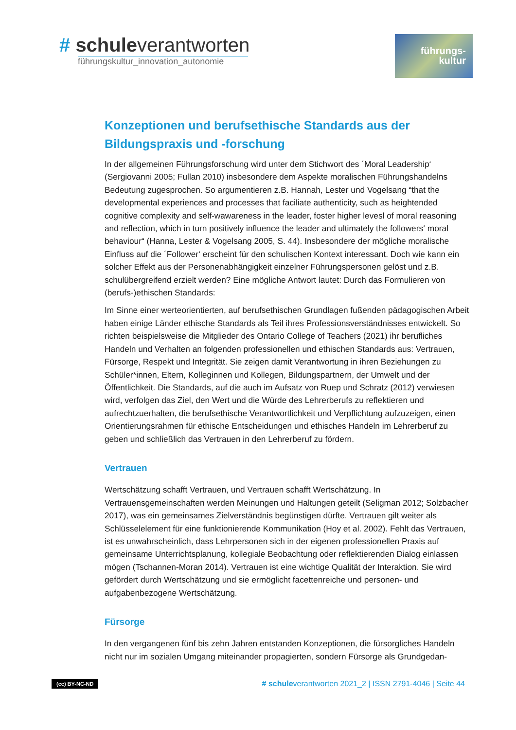# schule verantworten
führungskultur_innovation_autonomie
führungs-
kultur
Konzeptionen und berufsethische Standards aus der Bildungspraxis und -forschung
In der allgemeinen Führungsforschung wird unter dem Stichwort des ´Moral Leadership‘ (Sergiovanni 2005; Fullan 2010) insbesondere dem Aspekte moralischen Führungshandelns Bedeutung zugesprochen. So argumentieren z.B. Hannah, Lester und Vogelsang “that the developmental experiences and processes that faciliate authenticity, such as heightended cognitive complexity and self-wawareness in the leader, foster higher levesl of moral reasoning and reflection, which in turn positively influence the leader and ultimately the followers‘ moral behaviour“ (Hanna, Lester & Vogelsang 2005, S. 44). Insbesondere der mögliche moralische Einfluss auf die ´Follower‘ erscheint für den schulischen Kontext interessant. Doch wie kann ein solcher Effekt aus der Personenabhängigkeit einzelner Führungspersonen gelöst und z.B. schulübergreifend erzielt werden? Eine mögliche Antwort lautet: Durch das Formulieren von (berufs-)ethischen Standards:
Im Sinne einer werteorientierten, auf berufsethischen Grundlagen fußenden pädagogischen Arbeit haben einige Länder ethische Standards als Teil ihres Professionsverständnisses entwickelt. So richten beispielsweise die Mitglieder des Ontario College of Teachers (2021) ihr berufliches Handeln und Verhalten an folgenden professionellen und ethischen Standards aus: Vertrauen, Fürsorge, Respekt und Integrität. Sie zeigen damit Verantwortung in ihren Beziehungen zu Schüler*innen, Eltern, Kolleginnen und Kollegen, Bildungspartnern, der Umwelt und der Öffentlichkeit. Die Standards, auf die auch im Aufsatz von Ruep und Schratz (2012) verwiesen wird, verfolgen das Ziel, den Wert und die Würde des Lehrerberufs zu reflektieren und aufrechtzuerhalten, die berufsethische Verantwortlichkeit und Verpflichtung aufzuzeigen, einen Orientierungsrahmen für ethische Entscheidungen und ethisches Handeln im Lehrerberuf zu geben und schließlich das Vertrauen in den Lehrerberuf zu fördern.
Vertrauen
Wertschätzung schafft Vertrauen, und Vertrauen schafft Wertschätzung. In Vertrauensgemeinschaften werden Meinungen und Haltungen geteilt (Seligman 2012; Solzbacher 2017), was ein gemeinsames Zielverständnis begünstigen dürfte. Vertrauen gilt weiter als Schlüsselelement für eine funktionierende Kommunikation (Hoy et al. 2002). Fehlt das Vertrauen, ist es unwahrscheinlich, dass Lehrpersonen sich in der eigenen professionellen Praxis auf gemeinsame Unterrichtsplanung, kollegiale Beobachtung oder reflektierenden Dialog einlassen mögen (Tschannen-Moran 2014). Vertrauen ist eine wichtige Qualität der Interaktion. Sie wird gefördert durch Wertschätzung und sie ermöglicht facettenreiche und personen- und aufgabenbezogene Wertschätzung.
Fürsorge
In den vergangenen fünf bis zehn Jahren entstanden Konzeptionen, die fürsorgliches Handeln nicht nur im sozialen Umgang miteinander propagierten, sondern Fürsorge als Grundgedan-
(cc) BY-NC-ND # schuleverantworten 2021_2 | ISSN 2791-4046 | Seite 44